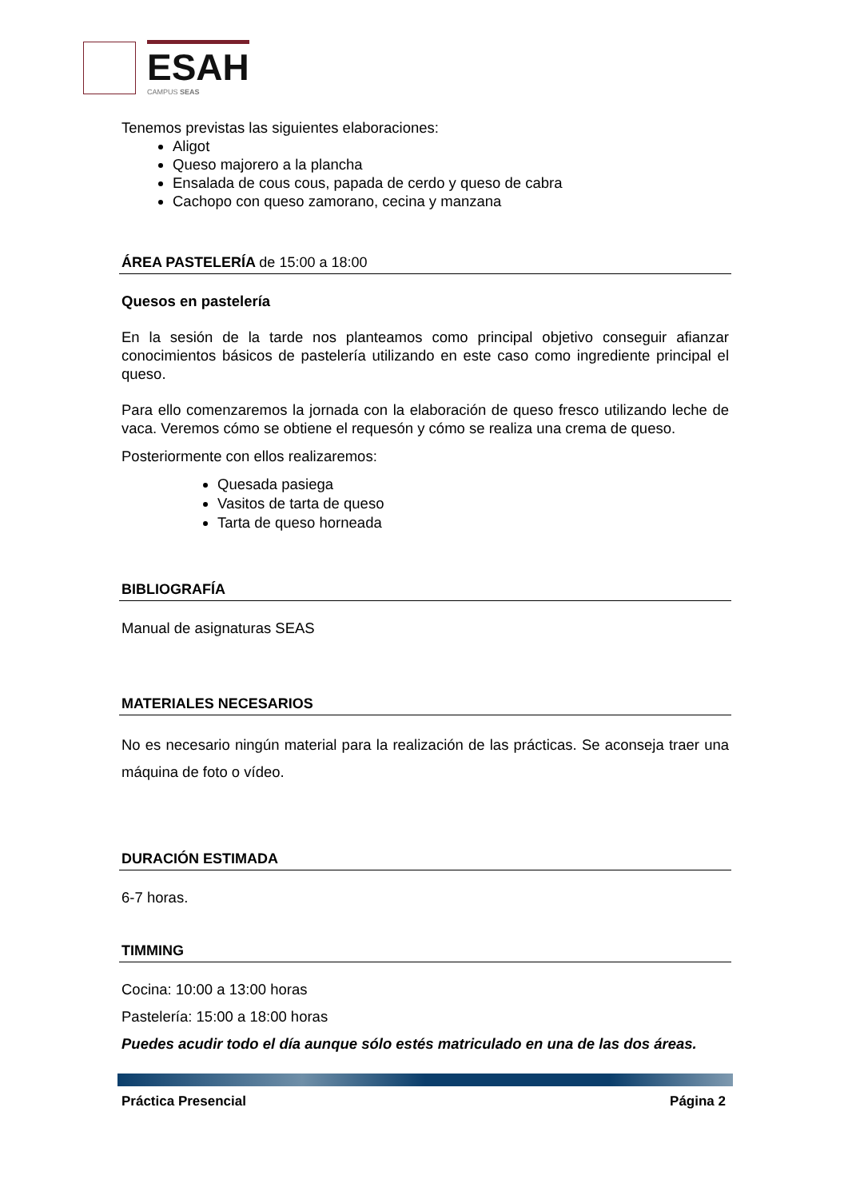ESAH
CAMPUS SEAS
Tenemos previstas las siguientes elaboraciones:
Aligot
Queso majorero a la plancha
Ensalada de cous cous, papada de cerdo y queso de cabra
Cachopo con queso zamorano, cecina y manzana
ÁREA PASTELERÍA de 15:00 a 18:00
Quesos en pastelería
En la sesión de la tarde nos planteamos como principal objetivo conseguir afianzar conocimientos básicos de pastelería utilizando en este caso como ingrediente principal el queso.
Para ello comenzaremos la jornada con la elaboración de queso fresco utilizando leche de vaca. Veremos cómo se obtiene el requesón y cómo se realiza una crema de queso.
Posteriormente con ellos realizaremos:
Quesada pasiega
Vasitos de tarta de queso
Tarta de queso horneada
BIBLIOGRAFÍA
Manual de asignaturas SEAS
MATERIALES NECESARIOS
No es necesario ningún material para la realización de las prácticas. Se aconseja traer una máquina de foto o vídeo.
DURACIÓN ESTIMADA
6-7 horas.
TIMMING
Cocina: 10:00 a 13:00 horas
Pastelería: 15:00 a 18:00 horas
Puedes acudir todo el día aunque sólo estés matriculado en una de las dos áreas.
Práctica Presencial Página 2